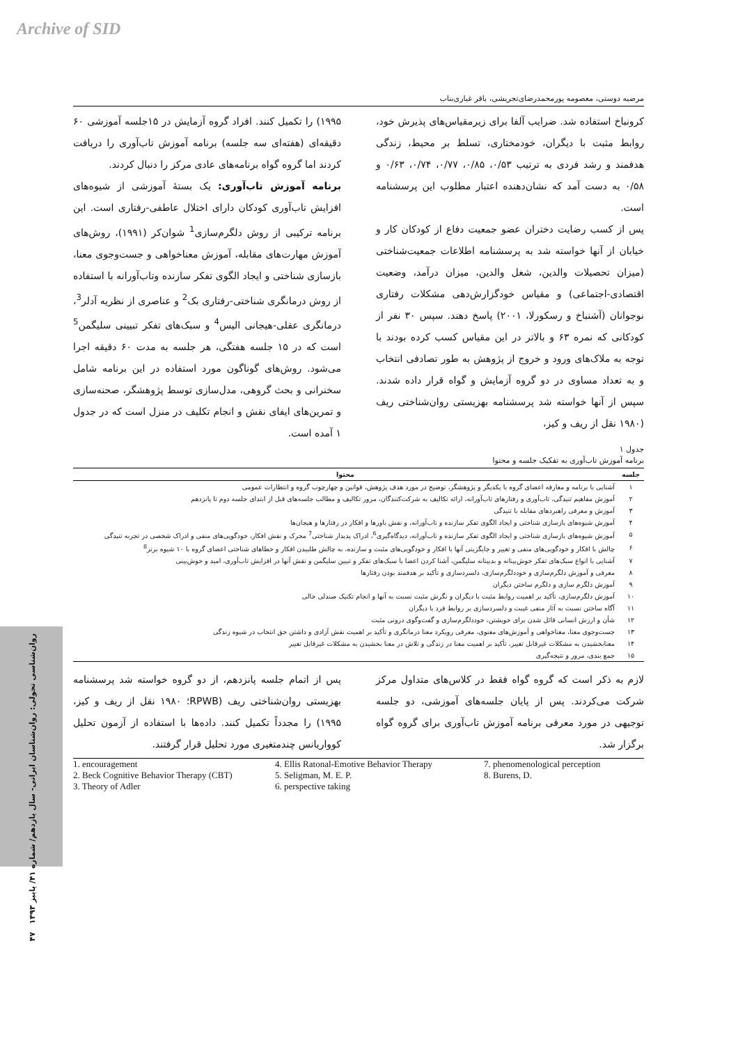Archive of SID
روان‌شناسی تحولی: روان‌شناسان ایرانی- سال یازدهم/ شماره ۴۱/ پاییز ۱۳۹۳ ۴۷
مرضیه دوستی، معصومه پورمحمدرضای‌تجریشی، باقر غباری‌بناب
کرونباخ استفاده شد. ضرایب آلفا برای زیرمقیاس‌های پذیرش خود، روابط مثبت با دیگران، خودمختاری، تسلط بر محیط، زندگی هدفمند و رشد فردی به ترتیب ۰/۵۳، ۰/۸۵، ۰/۷۷، ۰/۷۴، ۰/۶۳ و ۰/۵۸ به دست آمد که نشان‌دهنده اعتبار مطلوب این پرسشنامه است.
پس از کسب رضایت دختران عضو جمعیت دفاع از کودکان کار و خیابان از آنها خواسته شد به پرسشنامه اطلاعات جمعیت‌شناختی (میزان تحصیلات والدین، شغل والدین، میزان درآمد، وضعیت اقتصادی-اجتماعی) و مقیاس خودگزارش‌دهی مشکلات رفتاری نوجوانان (آشنباخ و رسکورلا، ۲۰۰۱) پاسخ دهند. سپس ۳۰ نفر از کودکانی که نمره ۶۳ و بالاتر در این مقیاس کسب کرده بودند با توجه به ملاک‌های ورود و خروج از پژوهش به طور تصادفی انتخاب و به تعداد مساوی در دو گروه آزمایش و گواه قرار داده شدند. سپس از آنها خواسته شد پرسشنامه بهزیستی روان‌شناختی ریف (۱۹۸۰ نقل از ریف و کیز،
۱۹۹۵) را تکمیل کنند. افراد گروه آزمایش در ۱۵جلسه آموزشی ۶۰ دقیقه‌ای (هفته‌ای سه جلسه) برنامه آموزش تاب‌آوری را دریافت کردند اما گروه گواه برنامه‌های عادی مرکز را دنبال کردند.
برنامه آموزش تاب‌آوری: یک بستهٔ آموزشی از شیوه‌های افزایش تاب‌آوری کودکان دارای اختلال عاطفی-رفتاری است. این برنامه ترکیبی از روش دلگرم‌سازی<sup>1</sup> شوان‌کر (۱۹۹۱)، روش‌های آموزش مهارت‌های مقابله، آموزش معناخواهی و جست‌وجوی معنا، بازسازی شناختی و ایجاد الگوی تفکر سازنده وتاب‌آورانه با استفاده از روش درمانگری شناختی-رفتاری بک<sup>2</sup> و عناصری از نظریه آدلر<sup>3</sup>، درمانگری عقلی-هیجانی الیس<sup>4</sup> و سبک‌های تفکر تبیینی سلیگمن<sup>5</sup> است که در ۱۵ جلسه هفتگی، هر جلسه به مدت ۶۰ دقیقه اجرا می‌شود. روش‌های گوناگون مورد استفاده در این برنامه شامل سخنرانی و بحث گروهی، مدل‌سازی توسط پژوهشگر، صحنه‌سازی و تمرین‌های ایفای نقش و انجام تکلیف در منزل است که در جدول ۱ آمده است.
جدول ۱
برنامه آموزش تاب‌آوری به تفکیک جلسه و محتوا
| جلسه | محتوا |
| --- | --- |
| ۱ | آشنایی با برنامه و معارفه اعضای گروه با یکدیگر و پژوهشگر، توضیح در مورد هدف پژوهش، قوانین و چهارچوب گروه و انتظارات عمومی |
| ۲ | آموزش مفاهیم تنیدگی، تاب‌آوری و رفتارهای تاب‌آورانه، ارائه تکالیف به شرکت‌کنندگان، مرور تکالیف و مطالب جلسه‌های قبل از ابتدای جلسه دوم تا پانزدهم |
| ۳ | آموزش و معرفی راهبردهای مقابله با تنیدگی |
| ۴ | آموزش شیوه‌های بازسازی شناختی و ایجاد الگوی تفکر سازنده و تاب‌آورانه، و نقش باورها و افکار در رفتارها و هیجان‌ها |
| ۵ | آموزش شیوه‌های بازسازی شناختی و ایجاد الگوی تفکر سازنده و تاب‌آورانه، دیدگاه‌گیری<sup>6</sup>، ادراک پدیدار شناختی<sup>7</sup> محرک و نقش افکار، خودگویی‌های منفی و ادراک شخصی در تجربه تنیدگی |
| ۶ | چالش با افکار و خودگویی‌های منفی و تغییر و جایگزینی آنها با افکار و خودگویی‌های مثبت و سازنده، به چالش طلبیدن افکار و خطاهای شناختی اعضای گروه با ۱۰ شیوه برنز<sup>8</sup> |
| ۷ | آشنایی با انواع سبک‌های تفکر خوش‌بینانه و بدبینانه سلیگمن، آشنا کردن اعضا با سبک‌های تفکر و تبیین سلیگمن و نقش آنها در افزایش تاب‌آوری، امید و خوش‌بینی |
| ۸ | معرفی و آموزش دلگرم‌سازی و خوددلگرم‌سازی، دلسردسازی و تأکید بر هدفمند بودن رفتارها |
| ۹ | آموزش دلگرم سازی و دلگرم ساختن دیگران |
| ۱۰ | آموزش دلگرم‌سازی، تأکید بر اهمیت روابط مثبت با دیگران و نگرش مثبت نسبت به آنها و انجام تکنیک صندلی خالی |
| ۱۱ | آگاه ساختن نسبت به آثار منفی غیبت و دلسردسازی بر روابط فرد با دیگران |
| ۱۲ | شأن و ارزش انسانی قائل شدن برای خویشتن، خوددلگرم‌سازی و گفت‌وگوی درونی مثبت |
| ۱۳ | جست‌وجوی معنا، معناخواهی و آموزش‌های معنوی، معرفی رویکرد معنا درمانگری و تأکید بر اهمیت نقش آزادی و داشتن حق انتخاب در شیوه زندگی |
| ۱۴ | معنابخشیدن به مشکلات غیرقابل تغییر، تأکید بر اهمیت معنا در زندگی و تلاش در معنا بخشیدن به مشکلات غیرقابل تغییر |
| ۱۵ | جمع بندی، مرور و نتیجه‌گیری |
لازم به ذکر است که گروه گواه فقط در کلاس‌های متداول مرکز شرکت می‌کردند. پس از پایان جلسه‌های آموزشی، دو جلسه توجیهی در مورد معرفی برنامه آموزش تاب‌آوری برای گروه گواه برگزار شد.
پس از اتمام جلسه پانزدهم، از دو گروه خواسته شد پرسشنامه بهزیستی روان‌شناختی ریف (RPWB؛ ۱۹۸۰ نقل از ریف و کیز، ۱۹۹۵) را مجدداً تکمیل کنند. داده‌ها با استفاده از آزمون تحلیل کوواریانس چندمتغیری مورد تحلیل قرار گرفتند.
1. encouragement
2. Beck Cognitive Behavior Therapy (CBT)
3. Theory of Adler
4. Ellis Ratonal-Emotive Behavior Therapy
5. Seligman, M. E. P.
6. perspective taking
7. phenomenological perception
8. Burens, D.